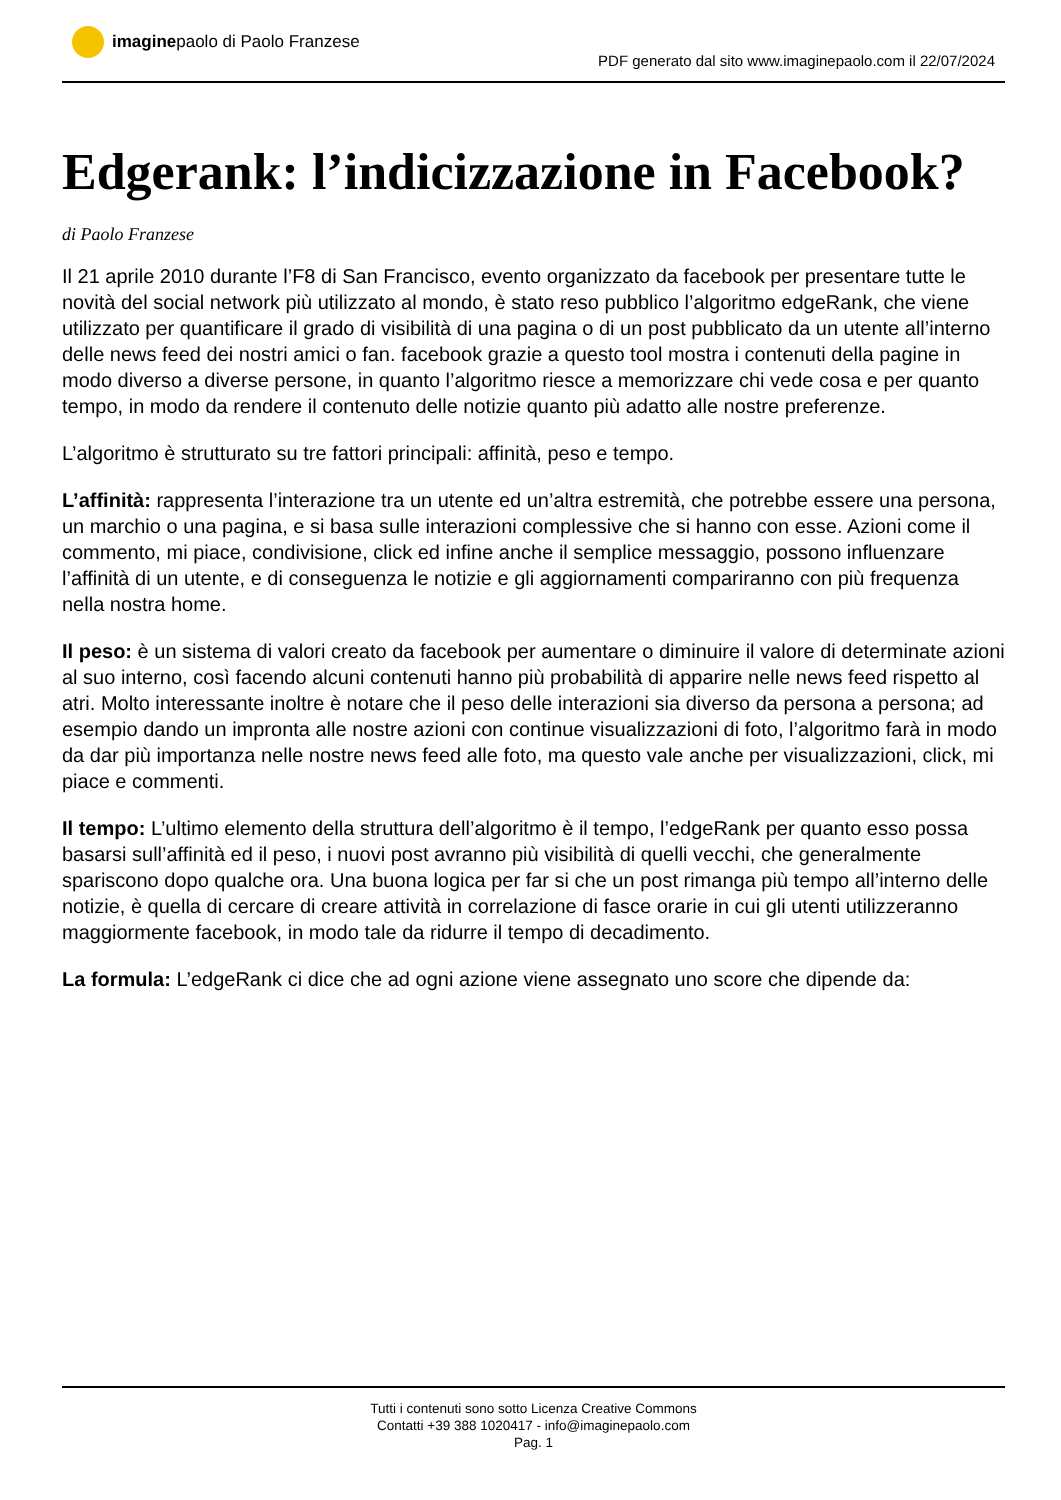imaginepaolo di Paolo Franzese
PDF generato dal sito www.imaginepaolo.com il 22/07/2024
Edgerank: l’indicizzazione in Facebook?
di Paolo Franzese
Il 21 aprile 2010 durante l’F8 di San Francisco, evento organizzato da facebook per presentare tutte le novità del social network più utilizzato al mondo, è stato reso pubblico l’algoritmo edgeRank, che viene utilizzato per quantificare il grado di visibilità di una pagina o di un post pubblicato da un utente all’interno delle news feed dei nostri amici o fan. facebook grazie a questo tool mostra i contenuti della pagine in modo diverso a diverse persone, in quanto l’algoritmo riesce a memorizzare chi vede cosa e per quanto tempo, in modo da rendere il contenuto delle notizie quanto più adatto alle nostre preferenze.
L’algoritmo è strutturato su tre fattori principali: affinità, peso e tempo.
L’affinità: rappresenta l’interazione tra un utente ed un’altra estremità, che potrebbe essere una persona, un marchio o una pagina, e si basa sulle interazioni complessive che si hanno con esse. Azioni come il commento, mi piace, condivisione, click ed infine anche il semplice messaggio, possono influenzare l’affinità di un utente, e di conseguenza le notizie e gli aggiornamenti compariranno con più frequenza nella nostra home.
Il peso: è un sistema di valori creato da facebook per aumentare o diminuire il valore di determinate azioni al suo interno, così facendo alcuni contenuti hanno più probabilità di apparire nelle news feed rispetto al atri. Molto interessante inoltre è notare che il peso delle interazioni sia diverso da persona a persona; ad esempio dando un impronta alle nostre azioni con continue visualizzazioni di foto, l’algoritmo farà in modo da dar più importanza nelle nostre news feed alle foto, ma questo vale anche per visualizzazioni, click, mi piace e commenti.
Il tempo: L’ultimo elemento della struttura dell’algoritmo è il tempo, l’edgeRank per quanto esso possa basarsi sull’affinità ed il peso, i nuovi post avranno più visibilità di quelli vecchi, che generalmente spariscono dopo qualche ora. Una buona logica per far si che un post rimanga più tempo all’interno delle notizie, è quella di cercare di creare attività in correlazione di fasce orarie in cui gli utenti utilizzeranno maggiormente facebook, in modo tale da ridurre il tempo di decadimento.
La formula: L’edgeRank ci dice che ad ogni azione viene assegnato uno score che dipende da:
Tutti i contenuti sono sotto Licenza Creative Commons
Contatti +39 388 1020417 - info@imaginepaolo.com
Pag. 1